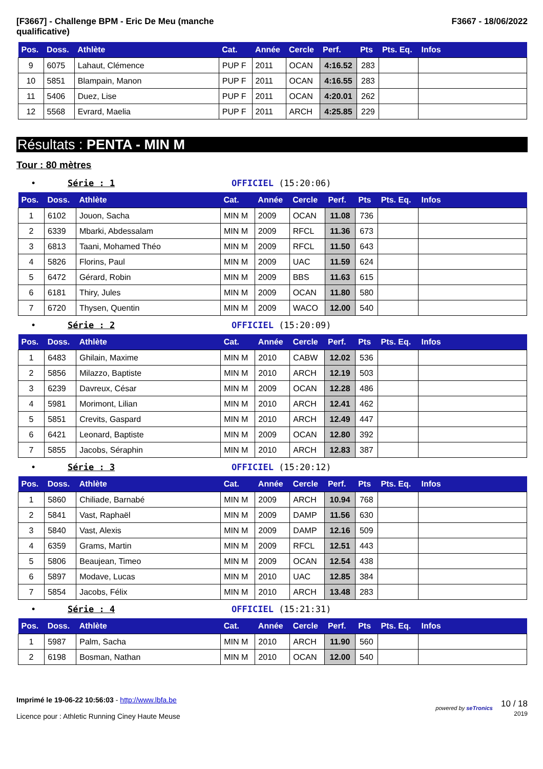[F3667] - Challenge BPM - Eric De Meu (manche
qualificative)
F3667 - 18/06/2022
| Pos. | Doss. | Athlète | Cat. | Année | Cercle | Perf. | Pts | Pts. Eq. | Infos |
| --- | --- | --- | --- | --- | --- | --- | --- | --- | --- |
| 9 | 6075 | Lahaut, Clémence | PUP F | 2011 | OCAN | 4:16.52 | 283 | | |
| 10 | 5851 | Blampain, Manon | PUP F | 2011 | OCAN | 4:16.55 | 283 | | |
| 11 | 5406 | Duez, Lise | PUP F | 2011 | OCAN | 4:20.01 | 262 | | |
| 12 | 5568 | Evrard, Maelia | PUP F | 2011 | ARCH | 4:25.85 | 229 | | |
Résultats : PENTA - MIN M
Tour : 80 mètres
• Série : 1 OFFICIEL (15:20:06)
| Pos. | Doss. | Athlète | Cat. | Année | Cercle | Perf. | Pts | Pts. Eq. | Infos |
| --- | --- | --- | --- | --- | --- | --- | --- | --- | --- |
| 1 | 6102 | Jouon, Sacha | MIN M | 2009 | OCAN | 11.08 | 736 | | |
| 2 | 6339 | Mbarki, Abdessalam | MIN M | 2009 | RFCL | 11.36 | 673 | | |
| 3 | 6813 | Taani, Mohamed Théo | MIN M | 2009 | RFCL | 11.50 | 643 | | |
| 4 | 5826 | Florins, Paul | MIN M | 2009 | UAC | 11.59 | 624 | | |
| 5 | 6472 | Gérard, Robin | MIN M | 2009 | BBS | 11.63 | 615 | | |
| 6 | 6181 | Thiry, Jules | MIN M | 2009 | OCAN | 11.80 | 580 | | |
| 7 | 6720 | Thysen, Quentin | MIN M | 2009 | WACO | 12.00 | 540 | | |
• Série : 2 OFFICIEL (15:20:09)
| Pos. | Doss. | Athlète | Cat. | Année | Cercle | Perf. | Pts | Pts. Eq. | Infos |
| --- | --- | --- | --- | --- | --- | --- | --- | --- | --- |
| 1 | 6483 | Ghilain, Maxime | MIN M | 2010 | CABW | 12.02 | 536 | | |
| 2 | 5856 | Milazzo, Baptiste | MIN M | 2010 | ARCH | 12.19 | 503 | | |
| 3 | 6239 | Davreux, César | MIN M | 2009 | OCAN | 12.28 | 486 | | |
| 4 | 5981 | Morimont, Lilian | MIN M | 2010 | ARCH | 12.41 | 462 | | |
| 5 | 5851 | Crevits, Gaspard | MIN M | 2010 | ARCH | 12.49 | 447 | | |
| 6 | 6421 | Leonard, Baptiste | MIN M | 2009 | OCAN | 12.80 | 392 | | |
| 7 | 5855 | Jacobs, Séraphin | MIN M | 2010 | ARCH | 12.83 | 387 | | |
• Série : 3 OFFICIEL (15:20:12)
| Pos. | Doss. | Athlète | Cat. | Année | Cercle | Perf. | Pts | Pts. Eq. | Infos |
| --- | --- | --- | --- | --- | --- | --- | --- | --- | --- |
| 1 | 5860 | Chiliade, Barnabé | MIN M | 2009 | ARCH | 10.94 | 768 | | |
| 2 | 5841 | Vast, Raphaël | MIN M | 2009 | DAMP | 11.56 | 630 | | |
| 3 | 5840 | Vast, Alexis | MIN M | 2009 | DAMP | 12.16 | 509 | | |
| 4 | 6359 | Grams, Martin | MIN M | 2009 | RFCL | 12.51 | 443 | | |
| 5 | 5806 | Beaujean, Timeo | MIN M | 2009 | OCAN | 12.54 | 438 | | |
| 6 | 5897 | Modave, Lucas | MIN M | 2010 | UAC | 12.85 | 384 | | |
| 7 | 5854 | Jacobs, Félix | MIN M | 2010 | ARCH | 13.48 | 283 | | |
• Série : 4 OFFICIEL (15:21:31)
| Pos. | Doss. | Athlète | Cat. | Année | Cercle | Perf. | Pts | Pts. Eq. | Infos |
| --- | --- | --- | --- | --- | --- | --- | --- | --- | --- |
| 1 | 5987 | Palm, Sacha | MIN M | 2010 | ARCH | 11.90 | 560 | | |
| 2 | 6198 | Bosman, Nathan | MIN M | 2010 | OCAN | 12.00 | 540 | | |
Imprimé le 19-06-22 10:56:03 - http://www.lbfa.be
Licence pour : Athletic Running Ciney Haute Meuse
powered by seTronics
10 / 18
2019